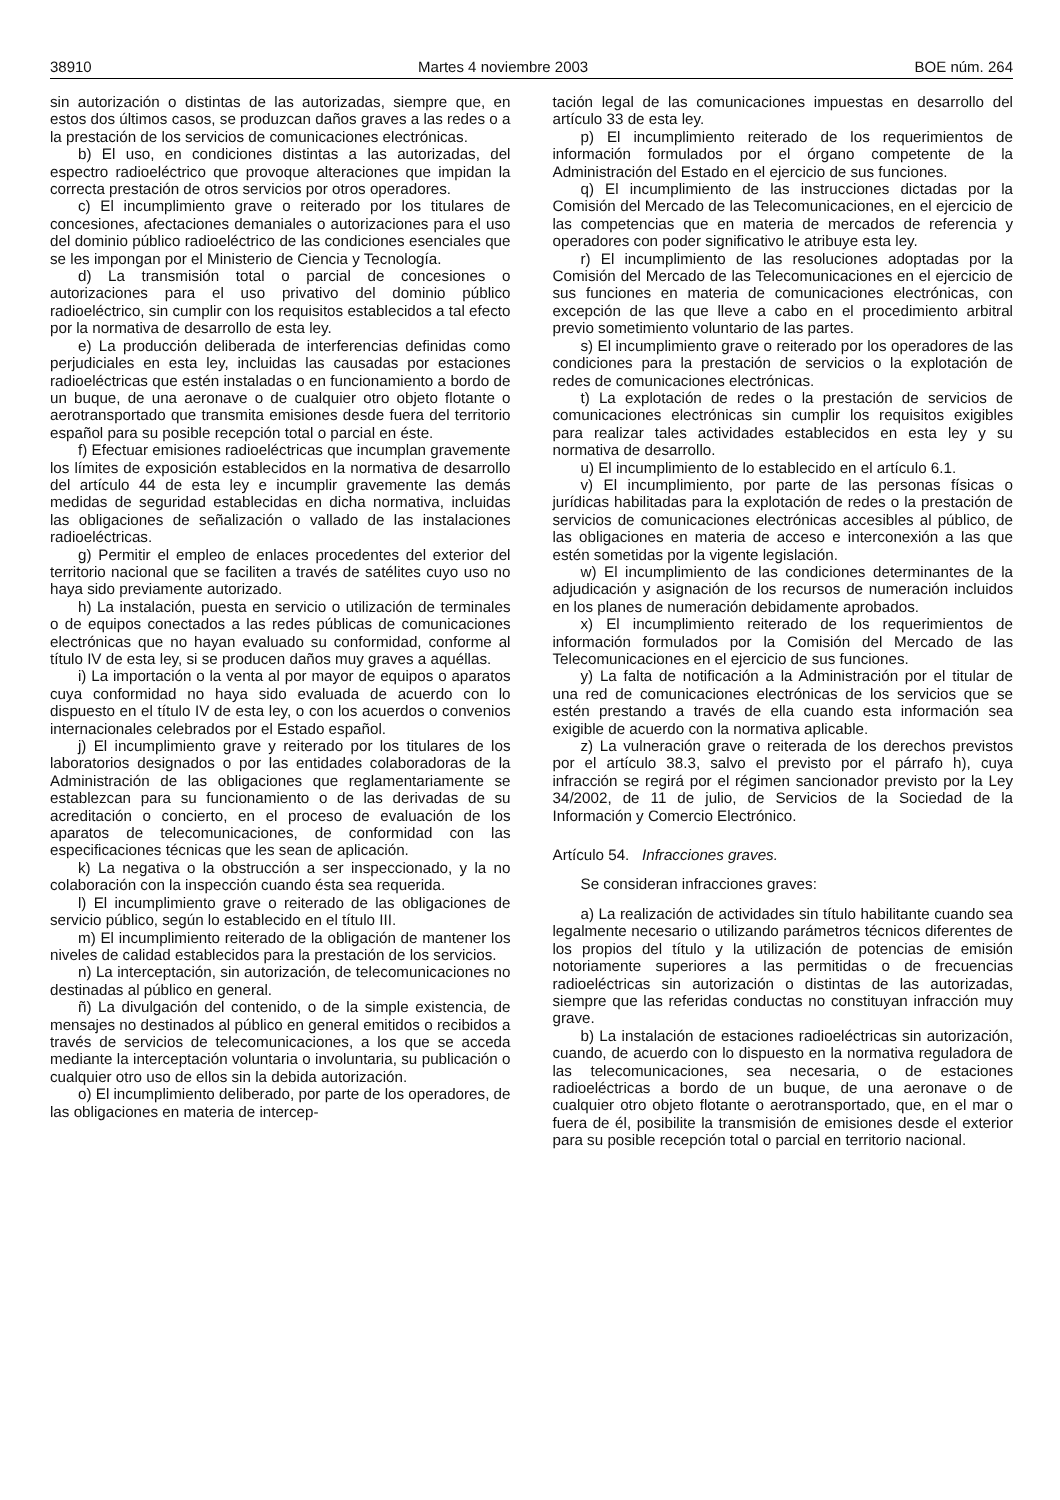38910 Martes 4 noviembre 2003 BOE núm. 264
sin autorización o distintas de las autorizadas, siempre que, en estos dos últimos casos, se produzcan daños graves a las redes o a la prestación de los servicios de comunicaciones electrónicas.
b) El uso, en condiciones distintas a las autorizadas, del espectro radioeléctrico que provoque alteraciones que impidan la correcta prestación de otros servicios por otros operadores.
c) El incumplimiento grave o reiterado por los titulares de concesiones, afectaciones demaniales o autorizaciones para el uso del dominio público radioeléctrico de las condiciones esenciales que se les impongan por el Ministerio de Ciencia y Tecnología.
d) La transmisión total o parcial de concesiones o autorizaciones para el uso privativo del dominio público radioeléctrico, sin cumplir con los requisitos establecidos a tal efecto por la normativa de desarrollo de esta ley.
e) La producción deliberada de interferencias definidas como perjudiciales en esta ley, incluidas las causadas por estaciones radioeléctricas que estén instaladas o en funcionamiento a bordo de un buque, de una aeronave o de cualquier otro objeto flotante o aerotransportado que transmita emisiones desde fuera del territorio español para su posible recepción total o parcial en éste.
f) Efectuar emisiones radioeléctricas que incumplan gravemente los límites de exposición establecidos en la normativa de desarrollo del artículo 44 de esta ley e incumplir gravemente las demás medidas de seguridad establecidas en dicha normativa, incluidas las obligaciones de señalización o vallado de las instalaciones radioeléctricas.
g) Permitir el empleo de enlaces procedentes del exterior del territorio nacional que se faciliten a través de satélites cuyo uso no haya sido previamente autorizado.
h) La instalación, puesta en servicio o utilización de terminales o de equipos conectados a las redes públicas de comunicaciones electrónicas que no hayan evaluado su conformidad, conforme al título IV de esta ley, si se producen daños muy graves a aquéllas.
i) La importación o la venta al por mayor de equipos o aparatos cuya conformidad no haya sido evaluada de acuerdo con lo dispuesto en el título IV de esta ley, o con los acuerdos o convenios internacionales celebrados por el Estado español.
j) El incumplimiento grave y reiterado por los titulares de los laboratorios designados o por las entidades colaboradoras de la Administración de las obligaciones que reglamentariamente se establezcan para su funcionamiento o de las derivadas de su acreditación o concierto, en el proceso de evaluación de los aparatos de telecomunicaciones, de conformidad con las especificaciones técnicas que les sean de aplicación.
k) La negativa o la obstrucción a ser inspeccionado, y la no colaboración con la inspección cuando ésta sea requerida.
l) El incumplimiento grave o reiterado de las obligaciones de servicio público, según lo establecido en el título III.
m) El incumplimiento reiterado de la obligación de mantener los niveles de calidad establecidos para la prestación de los servicios.
n) La interceptación, sin autorización, de telecomunicaciones no destinadas al público en general.
ñ) La divulgación del contenido, o de la simple existencia, de mensajes no destinados al público en general emitidos o recibidos a través de servicios de telecomunicaciones, a los que se acceda mediante la interceptación voluntaria o involuntaria, su publicación o cualquier otro uso de ellos sin la debida autorización.
o) El incumplimiento deliberado, por parte de los operadores, de las obligaciones en materia de intercep-
tación legal de las comunicaciones impuestas en desarrollo del artículo 33 de esta ley.
p) El incumplimiento reiterado de los requerimientos de información formulados por el órgano competente de la Administración del Estado en el ejercicio de sus funciones.
q) El incumplimiento de las instrucciones dictadas por la Comisión del Mercado de las Telecomunicaciones, en el ejercicio de las competencias que en materia de mercados de referencia y operadores con poder significativo le atribuye esta ley.
r) El incumplimiento de las resoluciones adoptadas por la Comisión del Mercado de las Telecomunicaciones en el ejercicio de sus funciones en materia de comunicaciones electrónicas, con excepción de las que lleve a cabo en el procedimiento arbitral previo sometimiento voluntario de las partes.
s) El incumplimiento grave o reiterado por los operadores de las condiciones para la prestación de servicios o la explotación de redes de comunicaciones electrónicas.
t) La explotación de redes o la prestación de servicios de comunicaciones electrónicas sin cumplir los requisitos exigibles para realizar tales actividades establecidos en esta ley y su normativa de desarrollo.
u) El incumplimiento de lo establecido en el artículo 6.1.
v) El incumplimiento, por parte de las personas físicas o jurídicas habilitadas para la explotación de redes o la prestación de servicios de comunicaciones electrónicas accesibles al público, de las obligaciones en materia de acceso e interconexión a las que estén sometidas por la vigente legislación.
w) El incumplimiento de las condiciones determinantes de la adjudicación y asignación de los recursos de numeración incluidos en los planes de numeración debidamente aprobados.
x) El incumplimiento reiterado de los requerimientos de información formulados por la Comisión del Mercado de las Telecomunicaciones en el ejercicio de sus funciones.
y) La falta de notificación a la Administración por el titular de una red de comunicaciones electrónicas de los servicios que se estén prestando a través de ella cuando esta información sea exigible de acuerdo con la normativa aplicable.
z) La vulneración grave o reiterada de los derechos previstos por el artículo 38.3, salvo el previsto por el párrafo h), cuya infracción se regirá por el régimen sancionador previsto por la Ley 34/2002, de 11 de julio, de Servicios de la Sociedad de la Información y Comercio Electrónico.
Artículo 54. Infracciones graves.
Se consideran infracciones graves:
a) La realización de actividades sin título habilitante cuando sea legalmente necesario o utilizando parámetros técnicos diferentes de los propios del título y la utilización de potencias de emisión notoriamente superiores a las permitidas o de frecuencias radioeléctricas sin autorización o distintas de las autorizadas, siempre que las referidas conductas no constituyan infracción muy grave.
b) La instalación de estaciones radioeléctricas sin autorización, cuando, de acuerdo con lo dispuesto en la normativa reguladora de las telecomunicaciones, sea necesaria, o de estaciones radioeléctricas a bordo de un buque, de una aeronave o de cualquier otro objeto flotante o aerotransportado, que, en el mar o fuera de él, posibilite la transmisión de emisiones desde el exterior para su posible recepción total o parcial en territorio nacional.